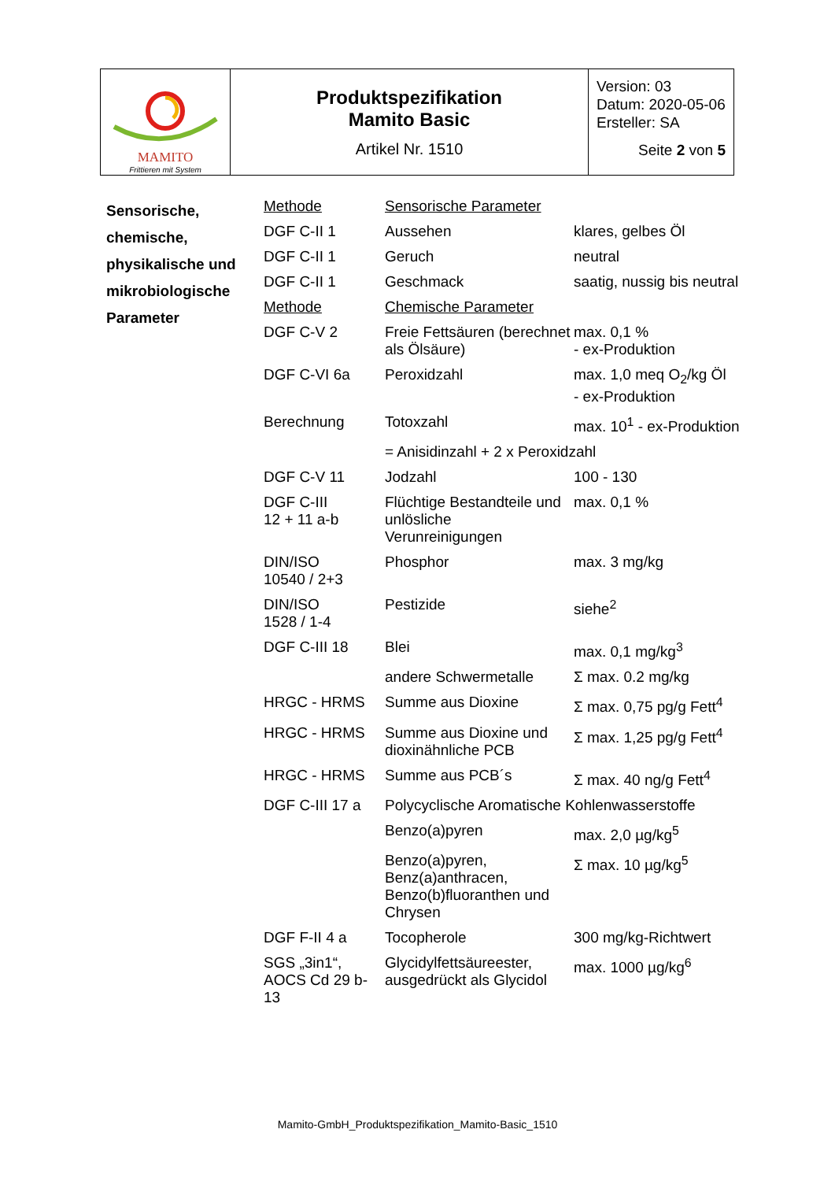| MAMITO Frittieren mit System | Produktspezifikation Mamito Basic Artikel Nr. 1510 | Version: 03 Datum: 2020-05-06 Ersteller: SA Seite 2 von 5 |
| Sensorische, chemische, physikalische und mikrobiologische Parameter | Methode | Sensorische Parameter | |
| | DGF C-II 1 | Aussehen | klares, gelbes Öl |
| | DGF C-II 1 | Geruch | neutral |
| | DGF C-II 1 | Geschmack | saatig, nussig bis neutral |
| | Methode | Chemische Parameter | |
| | DGF C-V 2 | Freie Fettsäuren (berechnet als Ölsäure) | max. 0,1 % - ex-Produktion |
| | DGF C-VI 6a | Peroxidzahl | max. 1,0 meq O<sub>2</sub>/kg Öl - ex-Produktion |
| | Berechnung | Totoxzahl | max. 10<sup>1</sup> - ex-Produktion |
| | | = Anisidinzahl + 2 x Peroxidzahl | |
| | DGF C-V 11 | Jodzahl | 100 - 130 |
| | DGF C-III 12 + 11 a-b | Flüchtige Bestandteile und unlösliche Verunreinigungen | max. 0,1 % |
| | DIN/ISO 10540 / 2+3 | Phosphor | max. 3 mg/kg |
| | DIN/ISO 1528 / 1-4 | Pestizide | siehe<sup>2</sup> |
| | DGF C-III 18 | Blei | max. 0,1 mg/kg<sup>3</sup> |
| | | andere Schwermetalle | Σ max. 0.2 mg/kg |
| | HRGC - HRMS | Summe aus Dioxine | Σ max. 0,75 pg/g Fett<sup>4</sup> |
| | HRGC - HRMS | Summe aus Dioxine und dioxinähnliche PCB | Σ max. 1,25 pg/g Fett<sup>4</sup> |
| | HRGC - HRMS | Summe aus PCB´s | Σ max. 40 ng/g Fett<sup>4</sup> |
| | DGF C-III 17 a | Polycyclische Aromatische Kohlenwasserstoffe | |
| | | Benzo(a)pyren | max. 2,0 µg/kg<sup>5</sup> |
| | | Benzo(a)pyren, Benz(a)anthracen, Benzo(b)fluoranthen und Chrysen | Σ max. 10 µg/kg<sup>5</sup> |
| | DGF F-II 4 a | Tocopherole | 300 mg/kg-Richtwert |
| | SGS „3in1“, AOCS Cd 29 b-13 | Glycidylfettsäureester, ausgedrückt als Glycidol | max. 1000 µg/kg<sup>6</sup> |
Mamito-GmbH_Produktspezifikation_Mamito-Basic_1510